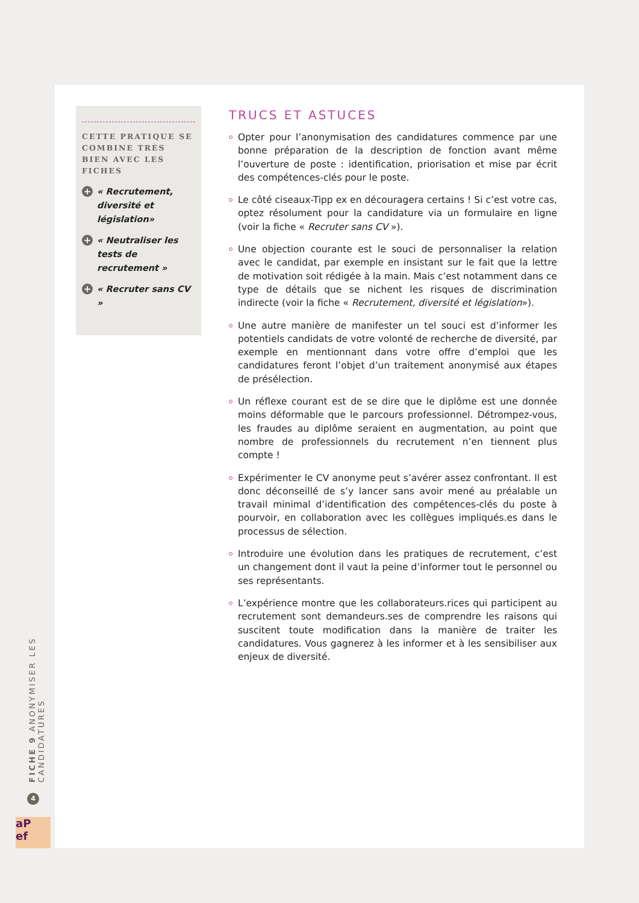CETTE PRATIQUE SE COMBINE TRÈS BIEN AVEC LES FICHES
+ « Recrutement, diversité et législation»
+ « Neutraliser les tests de recrutement »
+ « Recruter sans CV »
TRUCS ET ASTUCES
Opter pour l’anonymisation des candidatures commence par une bonne préparation de la description de fonction avant même l’ouverture de poste : identification, priorisation et mise par écrit des compétences-clés pour le poste.
Le côté ciseaux-Tipp ex en découragera certains ! Si c’est votre cas, optez résolument pour la candidature via un formulaire en ligne (voir la fiche « Recruter sans CV »).
Une objection courante est le souci de personnaliser la relation avec le candidat, par exemple en insistant sur le fait que la lettre de motivation soit rédigée à la main. Mais c’est notamment dans ce type de détails que se nichent les risques de discrimination indirecte (voir la fiche « Recrutement, diversité et législation»).
Une autre manière de manifester un tel souci est d’informer les potentiels candidats de votre volonté de recherche de diversité, par exemple en mentionnant dans votre offre d’emploi que les candidatures feront l’objet d’un traitement anonymisé aux étapes de présélection.
Un réflexe courant est de se dire que le diplôme est une donnée moins déformable que le parcours professionnel. Détrompez-vous, les fraudes au diplôme seraient en augmentation, au point que nombre de professionnels du recrutement n’en tiennent plus compte !
Expérimenter le CV anonyme peut s’avérer assez confrontant. Il est donc déconseillé de s’y lancer sans avoir mené au préalable un travail minimal d’identification des compétences-clés du poste à pourvoir, en collaboration avec les collègues impliqués.es dans le processus de sélection.
Introduire une évolution dans les pratiques de recrutement, c’est un changement dont il vaut la peine d’informer tout le personnel ou ses représentants.
L’expérience montre que les collaborateurs.rices qui participent au recrutement sont demandeurs.ses de comprendre les raisons qui suscitent toute modification dans la manière de traiter les candidatures. Vous gagnerez à les informer et à les sensibiliser aux enjeux de diversité.
FICHE 9 ANONYMISER LES CANDIDATURES
4
aP
ef